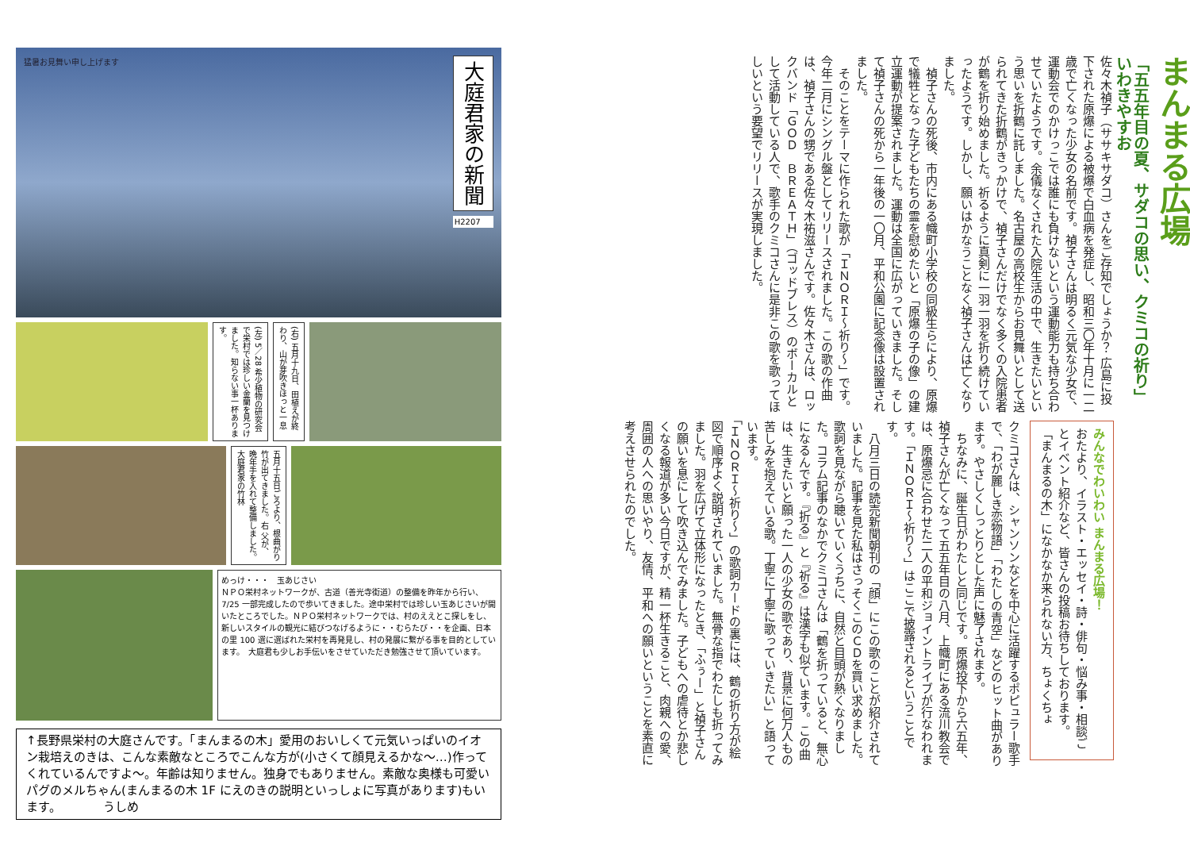まんまる広場
「五五年目の夏、サダコの思い、クミコの祈り」 いわきやすお
佐々木禎子（ササキサダコ）さんをご存知でしょうか？ 広島に投下された原爆による被爆で白血病を発症し、昭和三〇年十月に一二歳で亡くなった少女の名前です。禎子さんは明るく元気な少女で、運動会でのかけっこでは誰にも負けないという運動能力も持ち合わせていたようです。余儀なくされた入院生活の中で、生きたいという思いを折鶴に託しました。名古屋の高校生からお見舞いとして送られてきた折鶴がきっかけで、禎子さんだけでなく多くの入院患者が鶴を折り始めました。祈るように真剣に一羽一羽を折り続けていったようです。しかし、願いはかなうことなく禎子さんは亡くなりました。
　禎子さんの死後、市内にある幟町小学校の同級生らにより、原爆で犠牲となった子どもたちの霊を慰めたいと「原爆の子の像」の建立運動が提案されました。運動は全国に広がっていきました。そして禎子さんの死から一年後の一〇月、平和公園に記念像は設置されました。
　そのことをテーマに作られた歌が「ＩＮＯＲＩ～祈り～」です。今年二月にシングル盤としてリリースされました。この歌の作曲は、禎子さんの甥である佐々木祐滋さんです。佐々木さんは、ロックバンド「ＧＯＤ　ＢＲＥＡＴＨ」（ゴッドブレス）のボーカルとして活動している人で、歌手のクミコさんに是非この歌を歌ってほしいという要望でリリースが実現しました。
みんなでわいわい まんまる広場！
おたより、イラスト・エッセイ・詩・俳句・悩み事・相談ごとイベント紹介など、皆さんの投稿お待ちしております。
「まんまるの木」になかなか来られない方、ちょくちょ
クミコさんは、シャンソンなどを中心に活躍するポピュラー歌手で、「わが麗しき恋物語」「わたしの青空」などのヒット曲があります。やさしくしっとりとした声に魅了されます。
　ちなみに、誕生日がわたしと同じです。原爆投下から六五年、禎子さんが亡くなって五五年目の八月、上幟町にある流川教会では、原爆忌に合わせた二人の平和ジョイントライブが行なわれます。「ＩＮＯＲＩ～祈り～」はここで披露されるということです。
　八月三日の読売新聞朝刊の「顔」にこの歌のことが紹介されていました。記事を見た私はさっそくこのＣＤを買い求めました。歌詞を見ながら聴いていくうちに、自然と目頭が熱くなりました。コラム記事のなかでクミコさんは「鶴を折っていると、無心になるんです。『折る』と『祈る』は漢字も似ています。この曲は、生きたいと願った一人の少女の歌であり、背景に何万人もの苦しみを抱えている歌。丁寧に丁寧に歌っていきたい」と語っています。
「ＩＮＯＲＩ～祈り～」の歌詞カードの裏には、鶴の折り方が絵図で順序よく説明されていました。無骨な指でわたしも折ってみました。羽を広げて立体形になったとき、「ふぅー」と禎子さんの願いを息にして吹き込んでみました。子どもへの虐待とか悲しくなる報道が多い今日ですが、精一杯生きること、肉親への愛、周囲の人への思いやり、友情、平和への願いということを素直に考えさせられたのでした。
猛暑お見舞い申し上げます
大庭君家の新聞
H2207
(左) 5／28 希少植物の研究会で栄村では珍しい金蘭を見つけました。知らない事一杯あります。
(右) 五月十九日、田植えが終わり、山が芽吹きほっと一息
五月十五日ごろより、根曲がり竹が出てきました。右 父が、晩年手を入れて整備しました。大庭君家の竹林
めっけ・・・　玉あじさい
ＮＰＯ栄村ネットワークが、古道（善光寺街道）の整備を昨年から行い、7/25 一部完成したので歩いてきました。途中栄村では珍しい玉あじさいが開いたところでした。ＮＰＯ栄村ネットワークでは、村のええとこ探しをし、新しいスタイルの観光に結びつなげるように・・むらたび・・を企画、日本の里 100 選に選ばれた栄村を再発見し、村の発展に繋がる事を目的としています。　大庭君も少しお手伝いをさせていただき勉強させて頂いています。
↑長野県栄村の大庭さんです。「まんまるの木」愛用のおいしくて元気いっぱいのイオン栽培えのきは、こんな素敵なところでこんな方が(小さくて顔見えるかな～…)作ってくれているんですよ～。年齢は知りません。独身でもありません。素敵な奥様も可愛いパグのメルちゃん(まんまるの木 1F にえのきの説明といっしょに写真があります)もいます。　　　　うしめ